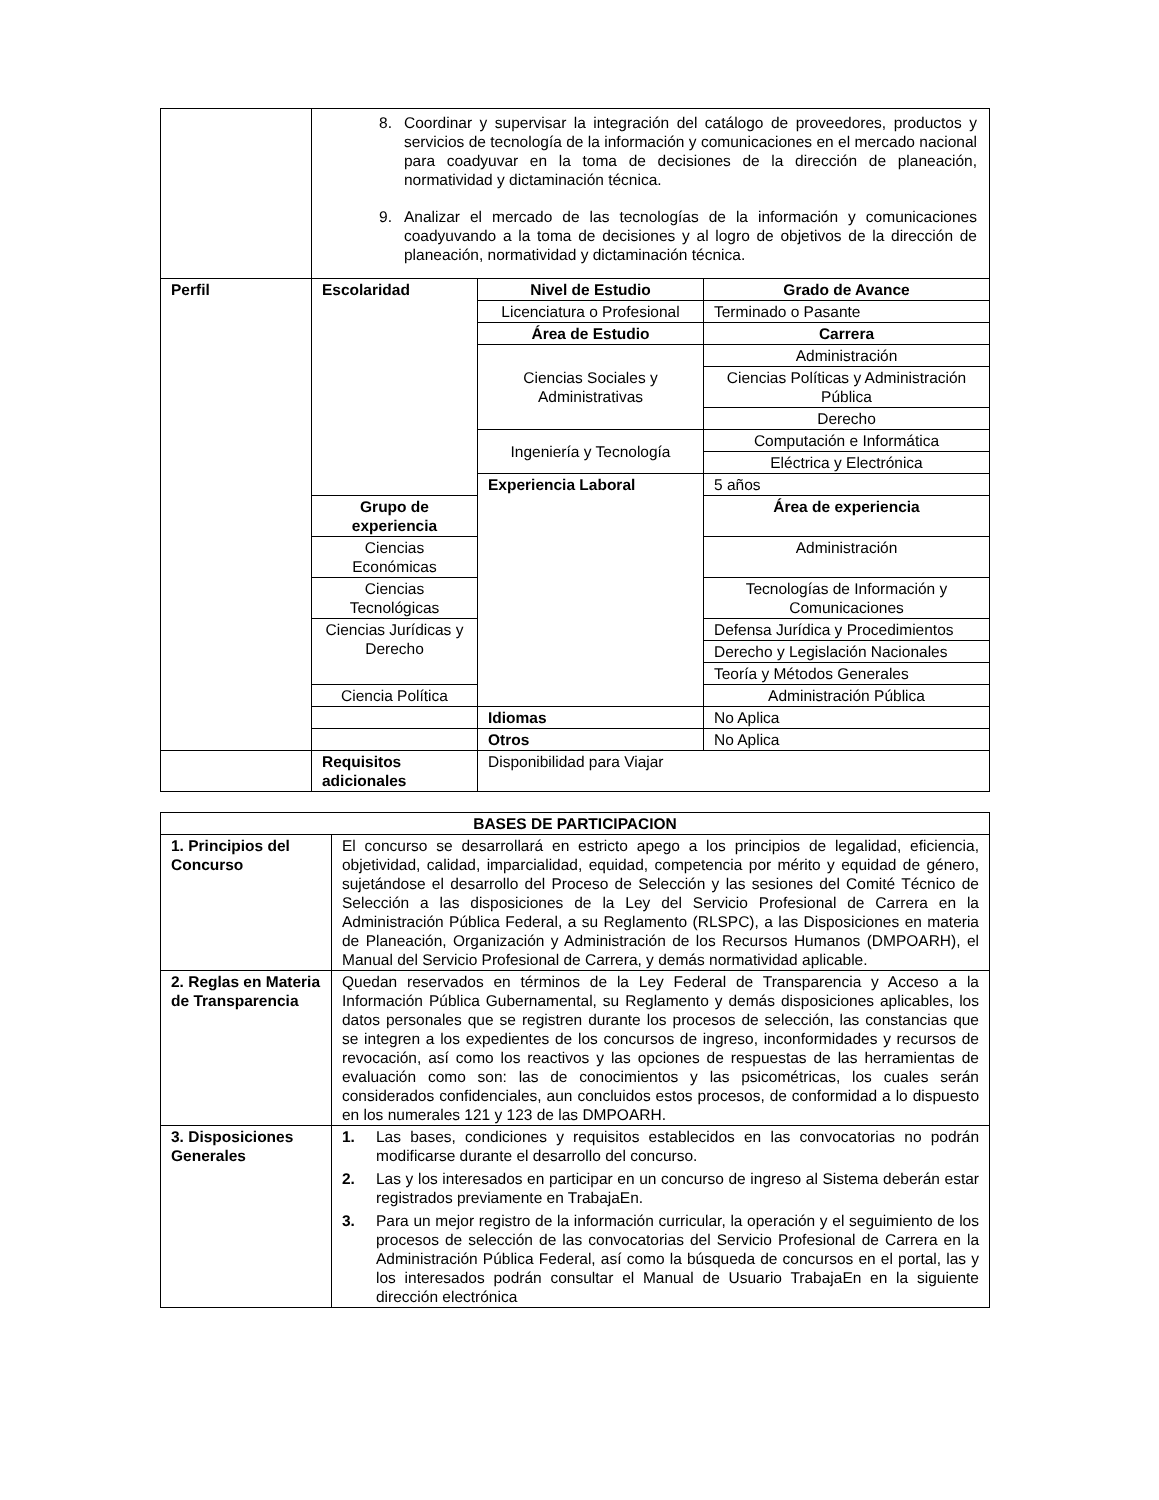| | 8. Coordinar y supervisar la integración del catálogo de proveedores, productos y servicios de tecnología de la información y comunicaciones en el mercado nacional para coadyuvar en la toma de decisiones de la dirección de planeación, normatividad y dictaminación técnica. 9. Analizar el mercado de las tecnologías de la información y comunicaciones coadyuvando a la toma de decisiones y al logro de objetivos de la dirección de planeación, normatividad y dictaminación técnica. | | |
| Perfil | Escolaridad | Nivel de Estudio | Grado de Avance |
| | | Licenciatura o Profesional | Terminado o Pasante |
| | | Área de Estudio | Carrera |
| | | Ciencias Sociales y Administrativas | Administración |
| | | | Ciencias Políticas y Administración Pública |
| | | | Derecho |
| | | Ingeniería y Tecnología | Computación e Informática |
| | | | Eléctrica y Electrónica |
| | | Experiencia Laboral | 5 años |
| | Grupo de experiencia | | Área de experiencia |
| | Ciencias Económicas | | Administración |
| | Ciencias Tecnológicas | | Tecnologías de Información y Comunicaciones |
| | Ciencias Jurídicas y Derecho | | Defensa Jurídica y Procedimientos |
| | | | Derecho y Legislación Nacionales |
| | | | Teoría y Métodos Generales |
| | Ciencia Política | | Administración Pública |
| | | Idiomas | No Aplica |
| | | Otros | No Aplica |
| | Requisitos adicionales | Disponibilidad para Viajar | |
| BASES DE PARTICIPACION | |
| --- | --- |
| 1. Principios del Concurso | El concurso se desarrollará en estricto apego a los principios de legalidad, eficiencia, objetividad, calidad, imparcialidad, equidad, competencia por mérito y equidad de género, sujetándose el desarrollo del Proceso de Selección y las sesiones del Comité Técnico de Selección a las disposiciones de la Ley del Servicio Profesional de Carrera en la Administración Pública Federal, a su Reglamento (RLSPC), a las Disposiciones en materia de Planeación, Organización y Administración de los Recursos Humanos (DMPOARH), el Manual del Servicio Profesional de Carrera, y demás normatividad aplicable. |
| 2. Reglas en Materia de Transparencia | Quedan reservados en términos de la Ley Federal de Transparencia y Acceso a la Información Pública Gubernamental, su Reglamento y demás disposiciones aplicables, los datos personales que se registren durante los procesos de selección, las constancias que se integren a los expedientes de los concursos de ingreso, inconformidades y recursos de revocación, así como los reactivos y las opciones de respuestas de las herramientas de evaluación como son: las de conocimientos y las psicométricas, los cuales serán considerados confidenciales, aun concluidos estos procesos, de conformidad a lo dispuesto en los numerales 121 y 123 de las DMPOARH. |
| 3. Disposiciones Generales | 1. Las bases, condiciones y requisitos establecidos en las convocatorias no podrán modificarse durante el desarrollo del concurso. 2. Las y los interesados en participar en un concurso de ingreso al Sistema deberán estar registrados previamente en TrabajaEn. 3. Para un mejor registro de la información curricular, la operación y el seguimiento de los procesos de selección de las convocatorias del Servicio Profesional de Carrera en la Administración Pública Federal, así como la búsqueda de concursos en el portal, las y los interesados podrán consultar el Manual de Usuario TrabajaEn en la siguiente dirección electrónica |